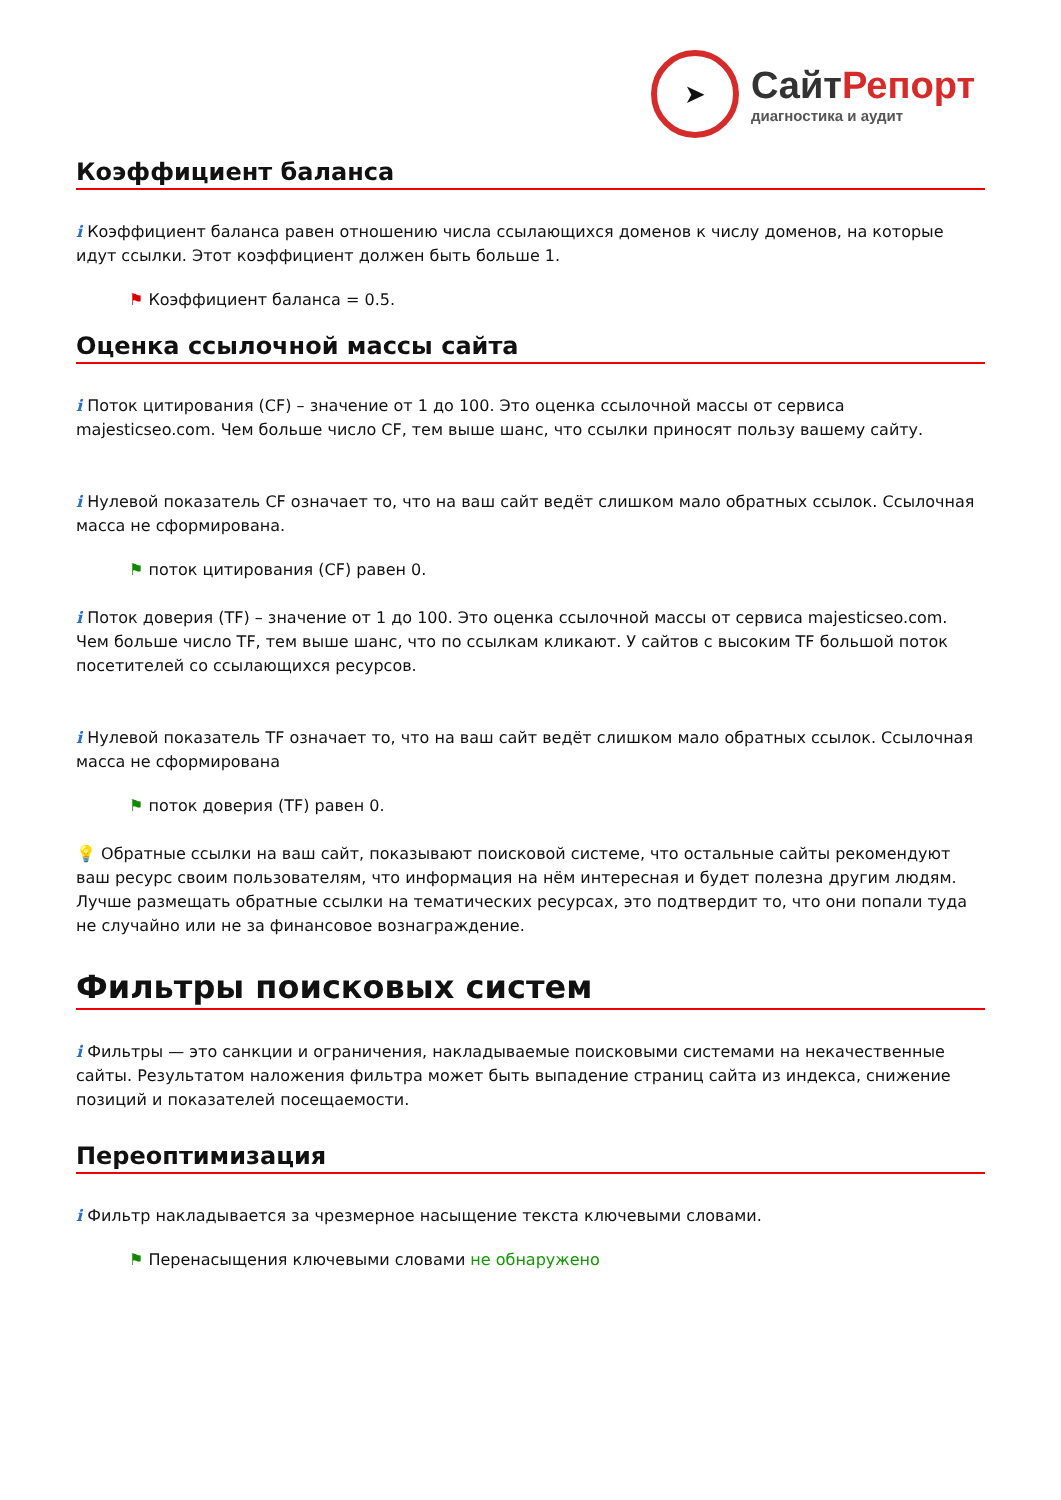➤
СайтРепорт
диагностика и аудит
Коэффициент баланса
i Коэффициент баланса равен отношению числа ссылающихся доменов к числу доменов, на которые идут ссылки. Этот коэффициент должен быть больше 1.
⚑ Коэффициент баланса = 0.5.
Оценка ссылочной массы сайта
i Поток цитирования (CF) – значение от 1 до 100. Это оценка ссылочной массы от сервиса majesticseo.com. Чем больше число CF, тем выше шанс, что ссылки приносят пользу вашему сайту.
i Нулевой показатель CF означает то, что на ваш сайт ведёт слишком мало обратных ссылок. Ссылочная масса не сформирована.
⚑ поток цитирования (CF) равен 0.
i Поток доверия (TF) – значение от 1 до 100. Это оценка ссылочной массы от сервиса majesticseo.com. Чем больше число TF, тем выше шанс, что по ссылкам кликают. У сайтов с высоким TF большой поток посетителей со ссылающихся ресурсов.
i Нулевой показатель TF означает то, что на ваш сайт ведёт слишком мало обратных ссылок. Ссылочная масса не сформирована
⚑ поток доверия (TF) равен 0.
💡 Обратные ссылки на ваш сайт, показывают поисковой системе, что остальные сайты рекомендуют ваш ресурс своим пользователям, что информация на нём интересная и будет полезна другим людям.
Лучше размещать обратные ссылки на тематических ресурсах, это подтвердит то, что они попали туда не случайно или не за финансовое вознаграждение.
Фильтры поисковых систем
i Фильтры — это санкции и ограничения, накладываемые поисковыми системами на некачественные сайты. Результатом наложения фильтра может быть выпадение страниц сайта из индекса, снижение позиций и показателей посещаемости.
Переоптимизация
i Фильтр накладывается за чрезмерное насыщение текста ключевыми словами.
⚑ Перенасыщения ключевыми словами не обнаружено